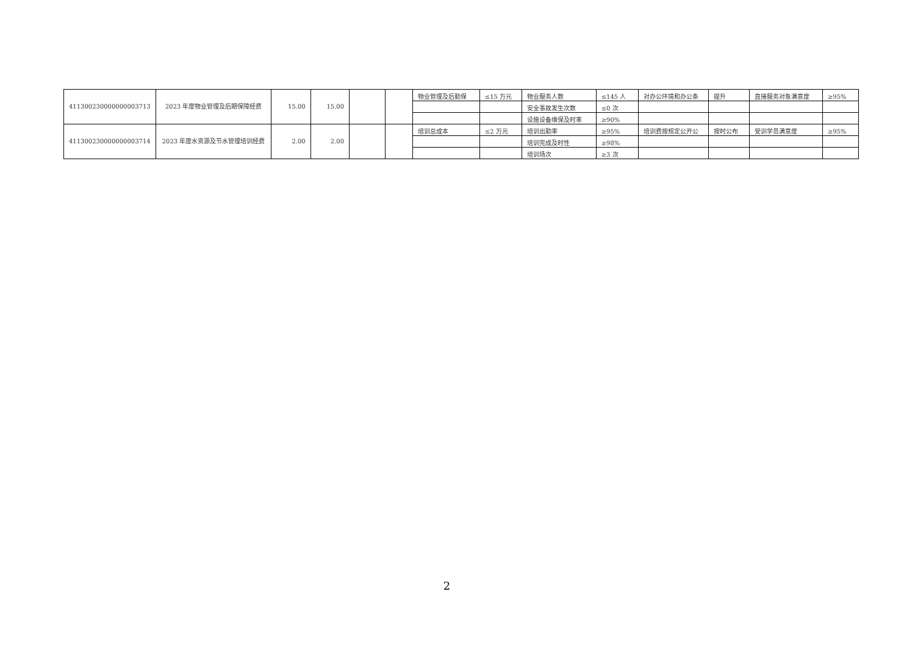| 411300230000000003713 | 2023 年度物业管理及后期保障经费 | 15.00 | 15.00 | | | 物业管理及后勤保 | ≤15 万元 | 物业服务人数 | ≤145 人 | 对办公环境和办公条 | 提升 | 直接服务对象满意度 | ≥95% |
| | | | | | | | | 安全事故发生次数 | ≤0 次 | | | | |
| | | | | | | | | 设施设备维保及时率 | ≥90% | | | | |
| 411300230000000003714 | 2023 年度水资源及节水管理培训经费 | 2.00 | 2.00 | | | 培训总成本 | ≤2 万元 | 培训出勤率 | ≥95% | 培训费按规定公开公 | 按时公布 | 受训学员满意度 | ≥95% |
| | | | | | | | | 培训完成及时性 | ≥98% | | | | |
| | | | | | | | | 培训场次 | ≥3 次 | | | | |
2